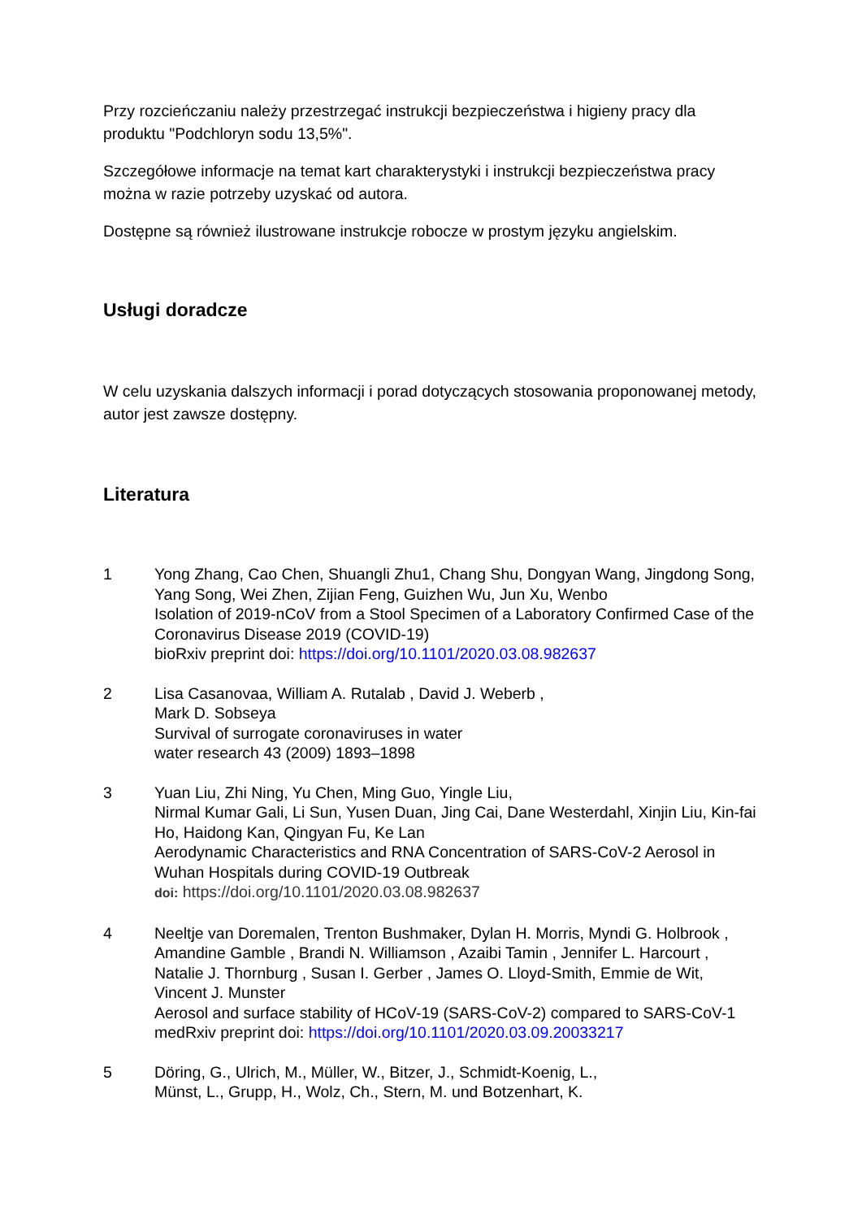Przy rozcieńczaniu należy przestrzegać instrukcji bezpieczeństwa i higieny pracy dla produktu "Podchloryn sodu 13,5%".
Szczegółowe informacje na temat kart charakterystyki i instrukcji bezpieczeństwa pracy można w razie potrzeby uzyskać od autora.
Dostępne są również ilustrowane instrukcje robocze w prostym języku angielskim.
Usługi doradcze
W celu uzyskania dalszych informacji i porad dotyczących stosowania proponowanej metody, autor jest zawsze dostępny.
Literatura
1 Yong Zhang, Cao Chen, Shuangli Zhu1, Chang Shu, Dongyan Wang, Jingdong Song, Yang Song, Wei Zhen, Zijian Feng, Guizhen Wu, Jun Xu, Wenbo
Isolation of 2019-nCoV from a Stool Specimen of a Laboratory Confirmed Case of the Coronavirus Disease 2019 (COVID-19)
bioRxiv preprint doi: https://doi.org/10.1101/2020.03.08.982637
2 Lisa Casanovaa, William A. Rutalab , David J. Weberb ,
Mark D. Sobseya
Survival of surrogate coronaviruses in water
water research 43 (2009) 1893–1898
3 Yuan Liu, Zhi Ning, Yu Chen, Ming Guo, Yingle Liu,
Nirmal Kumar Gali, Li Sun, Yusen Duan, Jing Cai, Dane Westerdahl, Xinjin Liu, Kin-fai Ho, Haidong Kan, Qingyan Fu, Ke Lan
Aerodynamic Characteristics and RNA Concentration of SARS-CoV-2 Aerosol in Wuhan Hospitals during COVID-19 Outbreak
doi: https://doi.org/10.1101/2020.03.08.982637
4 Neeltje van Doremalen, Trenton Bushmaker, Dylan H. Morris, Myndi G. Holbrook , Amandine Gamble , Brandi N. Williamson , Azaibi Tamin , Jennifer L. Harcourt , Natalie J. Thornburg , Susan I. Gerber , James O. Lloyd-Smith, Emmie de Wit, Vincent J. Munster
Aerosol and surface stability of HCoV-19 (SARS-CoV-2) compared to SARS-CoV-1
medRxiv preprint doi: https://doi.org/10.1101/2020.03.09.20033217
5 Döring, G., Ulrich, M., Müller, W., Bitzer, J., Schmidt-Koenig, L.,
Münst, L., Grupp, H., Wolz, Ch., Stern, M. und Botzenhart, K.